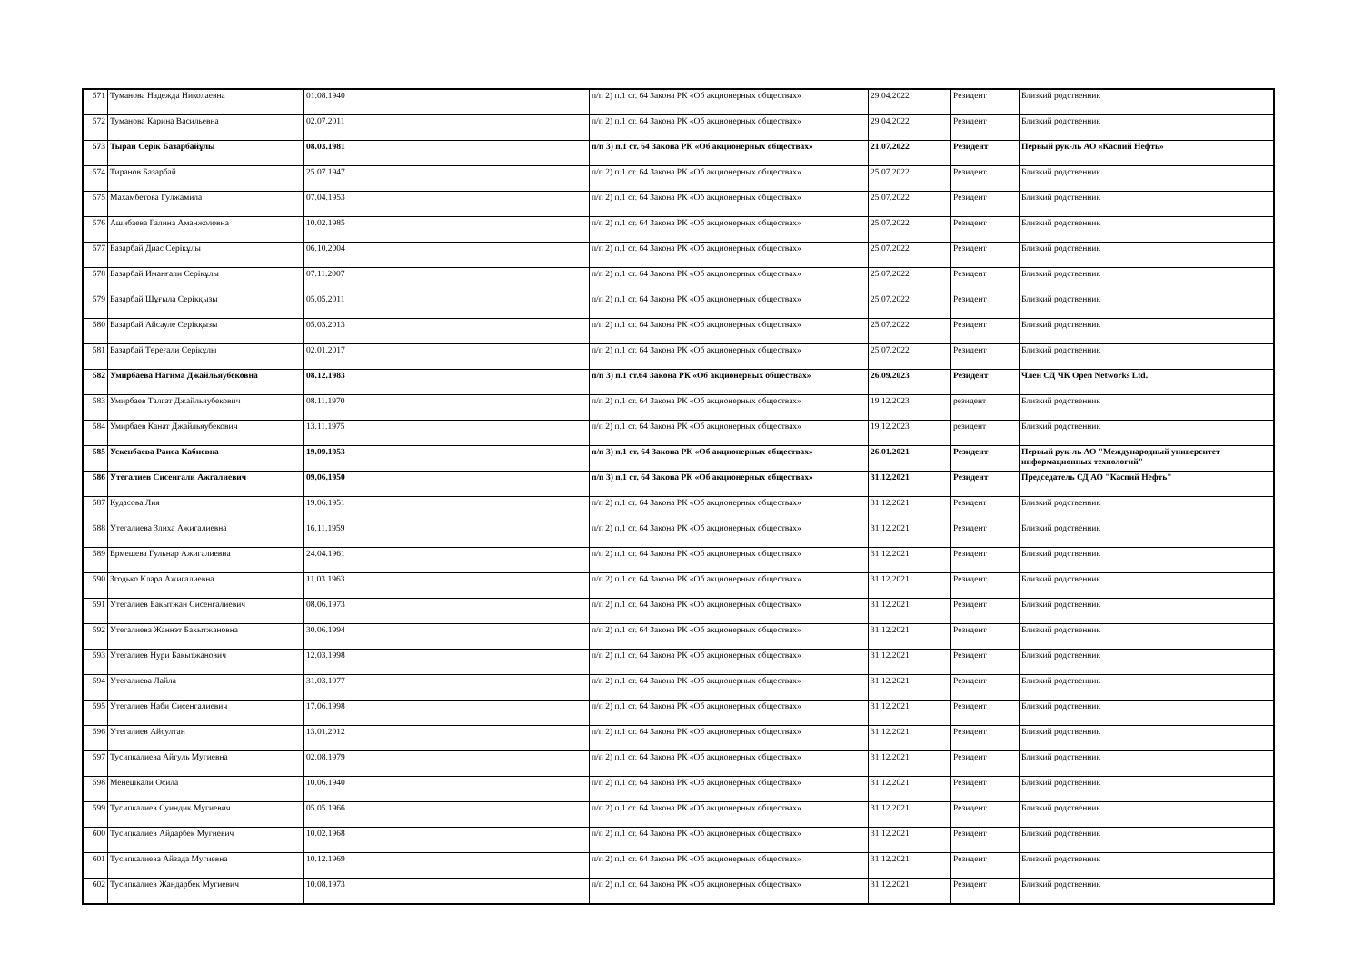| 571 | Туманова Надежда Николаевна | 01.08.1940 | п/п 2) п.1 ст. 64 Закона РК «Об акционерных обществах» | 29.04.2022 | Резидент | Близкий родственник |
| 572 | Туманова Карина Васильевна | 02.07.2011 | п/п 2) п.1 ст. 64 Закона РК «Об акционерных обществах» | 29.04.2022 | Резидент | Близкий родственник |
| 573 | Тыран Серік Базарбайұлы | 08.03.1981 | п/п 3) п.1 ст. 64 Закона РК «Об акционерных обществах» | 21.07.2022 | Резидент | Первый рук-ль АО «Каспий Нефть» |
| 574 | Тиранов Базарбай | 25.07.1947 | п/п 2) п.1 ст. 64 Закона РК «Об акционерных обществах» | 25.07.2022 | Резидент | Близкий родственник |
| 575 | Махамбетова Гулжамила | 07.04.1953 | п/п 2) п.1 ст. 64 Закона РК «Об акционерных обществах» | 25.07.2022 | Резидент | Близкий родственник |
| 576 | Ашибаева Галина Аманжоловна | 10.02.1985 | п/п 2) п.1 ст. 64 Закона РК «Об акционерных обществах» | 25.07.2022 | Резидент | Близкий родственник |
| 577 | Базарбай Диас Серікұлы | 06.10.2004 | п/п 2) п.1 ст. 64 Закона РК «Об акционерных обществах» | 25.07.2022 | Резидент | Близкий родственник |
| 578 | Базарбай Иманғали Серікұлы | 07.11.2007 | п/п 2) п.1 ст. 64 Закона РК «Об акционерных обществах» | 25.07.2022 | Резидент | Близкий родственник |
| 579 | Базарбай Шұғыла Серікқызы | 05.05.2011 | п/п 2) п.1 ст. 64 Закона РК «Об акционерных обществах» | 25.07.2022 | Резидент | Близкий родственник |
| 580 | Базарбай Айсауле Серікқызы | 05.03.2013 | п/п 2) п.1 ст. 64 Закона РК «Об акционерных обществах» | 25.07.2022 | Резидент | Близкий родственник |
| 581 | Базарбай Төреғали Серікұлы | 02.01.2017 | п/п 2) п.1 ст. 64 Закона РК «Об акционерных обществах» | 25.07.2022 | Резидент | Близкий родственник |
| 582 | Умирбаева Нагима Джайльяубековна | 08.12.1983 | п/п 3) п.1 ст.64 Закона РК «Об акционерных обществах» | 26.09.2023 | Резидент | Член СД ЧК Open Networks Ltd. |
| 583 | Умирбаев Талгат Джайльяубекович | 08.11.1970 | п/п 2) п.1 ст. 64 Закона РК «Об акционерных обществах» | 19.12.2023 | резидент | Близкий родственник |
| 584 | Умирбаев Канат Джайльяубекович | 13.11.1975 | п/п 2) п.1 ст. 64 Закона РК «Об акционерных обществах» | 19.12.2023 | резидент | Близкий родственник |
| 585 | Ускенбаева Раиса Кабиевна | 19.09.1953 | п/п 3) п.1 ст. 64 Закона РК «Об акционерных обществах» | 26.01.2021 | Резидент | Первый рук-ль АО "Международный университет информационных технологий" |
| 586 | Утегалиев Сисенгали Ажгалиевич | 09.06.1950 | п/п 3) п.1 ст. 64 Закона РК «Об акционерных обществах» | 31.12.2021 | Резидент | Председатель СД АО "Каспий Нефть" |
| 587 | Кудасова Лия | 19.06.1951 | п/п 2) п.1 ст. 64 Закона РК «Об акционерных обществах» | 31.12.2021 | Резидент | Близкий родственник |
| 588 | Утегалиева Злиха Ажигалиевна | 16.11.1959 | п/п 2) п.1 ст. 64 Закона РК «Об акционерных обществах» | 31.12.2021 | Резидент | Близкий родственник |
| 589 | Ермешева Гульнар Ажигалиевна | 24.04.1961 | п/п 2) п.1 ст. 64 Закона РК «Об акционерных обществах» | 31.12.2021 | Резидент | Близкий родственник |
| 590 | Згодько Клара Ажигалиевна | 11.03.1963 | п/п 2) п.1 ст. 64 Закона РК «Об акционерных обществах» | 31.12.2021 | Резидент | Близкий родственник |
| 591 | Утегалиев Бакытжан Сисенгалиевич | 08.06.1973 | п/п 2) п.1 ст. 64 Закона РК «Об акционерных обществах» | 31.12.2021 | Резидент | Близкий родственник |
| 592 | Утегалиева Жаннэт Бахытжановна | 30.06.1994 | п/п 2) п.1 ст. 64 Закона РК «Об акционерных обществах» | 31.12.2021 | Резидент | Близкий родственник |
| 593 | Утегалиев Нури Бакытжанович | 12.03.1998 | п/п 2) п.1 ст. 64 Закона РК «Об акционерных обществах» | 31.12.2021 | Резидент | Близкий родственник |
| 594 | Утегалиева Лайла | 31.03.1977 | п/п 2) п.1 ст. 64 Закона РК «Об акционерных обществах» | 31.12.2021 | Резидент | Близкий родственник |
| 595 | Утегалиев Наби Сисенгалиевич | 17.06.1998 | п/п 2) п.1 ст. 64 Закона РК «Об акционерных обществах» | 31.12.2021 | Резидент | Близкий родственник |
| 596 | Утегалиев Айсултан | 13.01.2012 | п/п 2) п.1 ст. 64 Закона РК «Об акционерных обществах» | 31.12.2021 | Резидент | Близкий родственник |
| 597 | Тусипкалиева Айгуль Мугиевна | 02.08.1979 | п/п 2) п.1 ст. 64 Закона РК «Об акционерных обществах» | 31.12.2021 | Резидент | Близкий родственник |
| 598 | Менешкали Осила | 10.06.1940 | п/п 2) п.1 ст. 64 Закона РК «Об акционерных обществах» | 31.12.2021 | Резидент | Близкий родственник |
| 599 | Тусипкалиев Суиндик Мугиевич | 05.05.1966 | п/п 2) п.1 ст. 64 Закона РК «Об акционерных обществах» | 31.12.2021 | Резидент | Близкий родственник |
| 600 | Тусипкалиев Айдарбек Мугиевич | 10.02.1968 | п/п 2) п.1 ст. 64 Закона РК «Об акционерных обществах» | 31.12.2021 | Резидент | Близкий родственник |
| 601 | Тусипкалиева Айзада Мугиевна | 10.12.1969 | п/п 2) п.1 ст. 64 Закона РК «Об акционерных обществах» | 31.12.2021 | Резидент | Близкий родственник |
| 602 | Тусипкалиев Жандарбек Мугиевич | 10.08.1973 | п/п 2) п.1 ст. 64 Закона РК «Об акционерных обществах» | 31.12.2021 | Резидент | Близкий родственник |